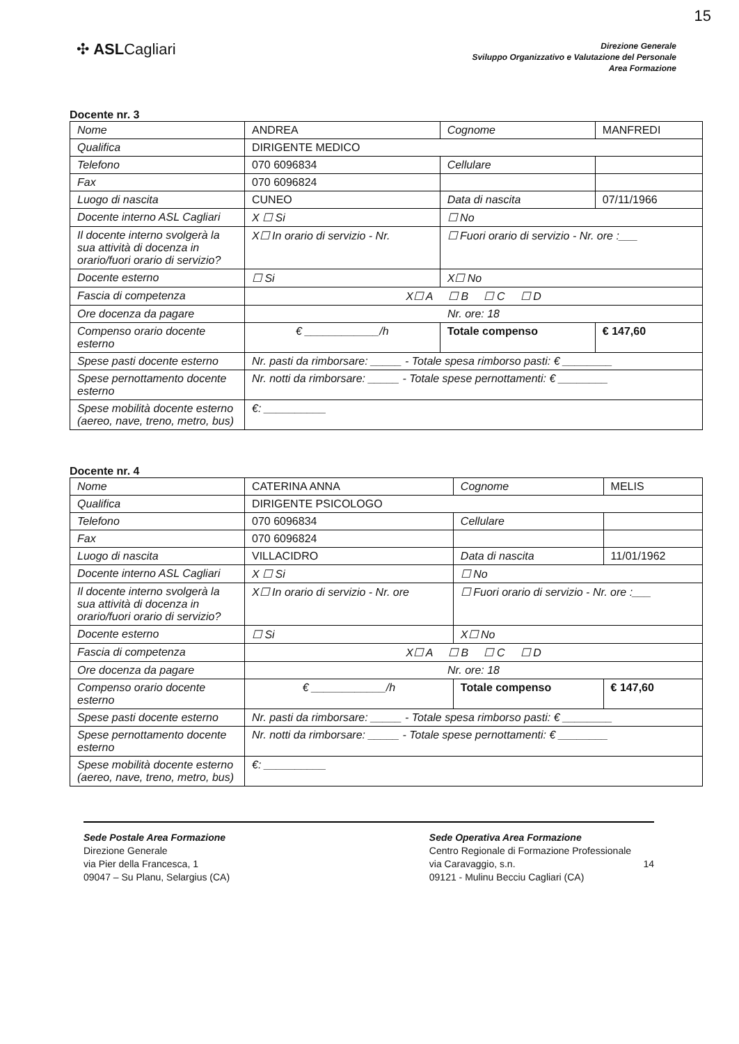15
✣ ASLCagliari
Direzione Generale
Sviluppo Organizzativo e Valutazione del Personale
Area Formazione
Docente nr. 3
| Nome | ANDREA | Cognome | MANFREDI |
| Qualifica | DIRIGENTE MEDICO | | |
| Telefono | 070 6096834 | Cellulare | |
| Fax | 070 6096824 | | |
| Luogo di nascita | CUNEO | Data di nascita | 07/11/1966 |
| Docente interno ASL Cagliari | X ☐ Si | ☐ No | |
| Il docente interno svolgerà la sua attività di docenza in orario/fuori orario di servizio? | X☐ In orario di servizio - Nr. | ☐ Fuori orario di servizio - Nr. ore :___ | |
| Docente esterno | ☐ Si | X☐ No | |
| Fascia di competenza | X☐ A ☐ B ☐ C ☐ D | | |
| Ore docenza da pagare | Nr. ore: 18 | | |
| Compenso orario docente esterno | € ____________/h | Totale compenso | € 147,60 |
| Spese pasti docente esterno | Nr. pasti da rimborsare: _____ - Totale spesa rimborso pasti: € ________ | | |
| Spese pernottamento docente esterno | Nr. notti da rimborsare: _____ - Totale spese pernottamenti: € ________ | | |
| Spese mobilità docente esterno (aereo, nave, treno, metro, bus) | €: __________ | | |
Docente nr. 4
| Nome | CATERINA ANNA | Cognome | MELIS |
| Qualifica | DIRIGENTE PSICOLOGO | | |
| Telefono | 070 6096834 | Cellulare | |
| Fax | 070 6096824 | | |
| Luogo di nascita | VILLACIDRO | Data di nascita | 11/01/1962 |
| Docente interno ASL Cagliari | X ☐ Si | ☐ No | |
| Il docente interno svolgerà la sua attività di docenza in orario/fuori orario di servizio? | X☐ In orario di servizio - Nr. ore | ☐ Fuori orario di servizio - Nr. ore :___ | |
| Docente esterno | ☐ Si | X☐ No | |
| Fascia di competenza | X☐ A ☐ B ☐ C ☐ D | | |
| Ore docenza da pagare | Nr. ore: 18 | | |
| Compenso orario docente esterno | € ____________/h | Totale compenso | € 147,60 |
| Spese pasti docente esterno | Nr. pasti da rimborsare: _____ - Totale spesa rimborso pasti: € ________ | | |
| Spese pernottamento docente esterno | Nr. notti da rimborsare: _____ - Totale spese pernottamenti: € ________ | | |
| Spese mobilità docente esterno (aereo, nave, treno, metro, bus) | €: __________ | | |
Sede Postale Area Formazione
Direzione Generale
via Pier della Francesca, 1
09047 – Su Planu, Selargius (CA)
Sede Operativa Area Formazione
Centro Regionale di Formazione Professionale
via Caravaggio, s.n. 14
09121 - Mulinu Becciu Cagliari (CA)